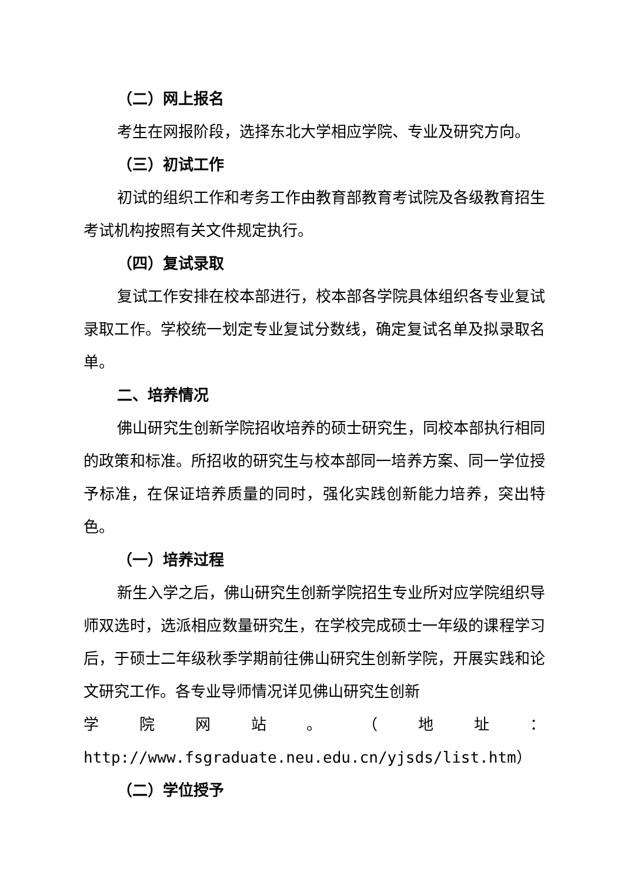（二）网上报名
考生在网报阶段，选择东北大学相应学院、专业及研究方向。
（三）初试工作
初试的组织工作和考务工作由教育部教育考试院及各级教育招生考试机构按照有关文件规定执行。
（四）复试录取
复试工作安排在校本部进行，校本部各学院具体组织各专业复试录取工作。学校统一划定专业复试分数线，确定复试名单及拟录取名单。
二、培养情况
佛山研究生创新学院招收培养的硕士研究生，同校本部执行相同的政策和标准。所招收的研究生与校本部同一培养方案、同一学位授予标准，在保证培养质量的同时，强化实践创新能力培养，突出特色。
（一）培养过程
新生入学之后，佛山研究生创新学院招生专业所对应学院组织导师双选时，选派相应数量研究生，在学校完成硕士一年级的课程学习后，于硕士二年级秋季学期前往佛山研究生创新学院，开展实践和论文研究工作。各专业导师情况详见佛山研究生创新
学 院 网 站 。 （ 地 址 ：
http://www.fsgraduate.neu.edu.cn/yjsds/list.htm）
（二）学位授予